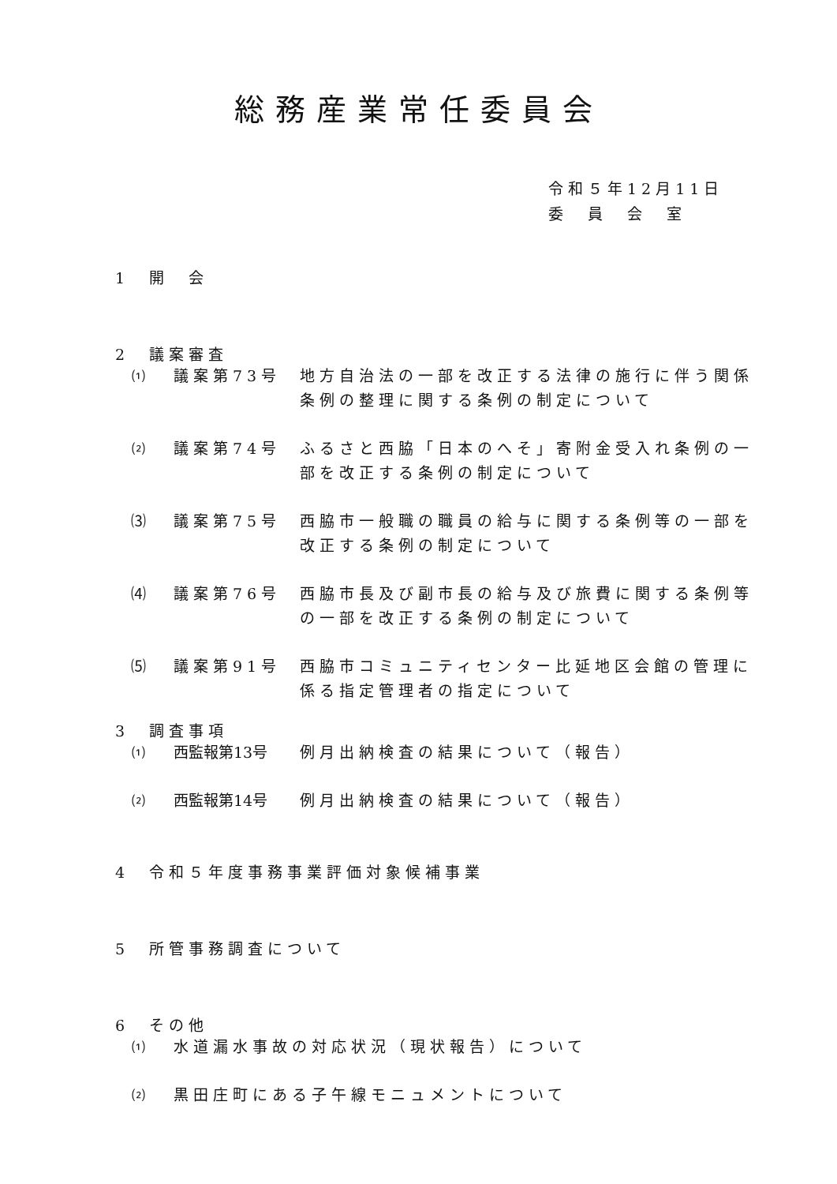総務産業常任委員会
令和５年12月11日
委　員　会　室
1　開　会
2　議案審査
⑴ 議案第73号 地方自治法の一部を改正する法律の施行に伴う関係条例の整理に関する条例の制定について
⑵ 議案第74号 ふるさと西脇「日本のへそ」寄附金受入れ条例の一部を改正する条例の制定について
⑶ 議案第75号 西脇市一般職の職員の給与に関する条例等の一部を改正する条例の制定について
⑷ 議案第76号 西脇市長及び副市長の給与及び旅費に関する条例等の一部を改正する条例の制定について
⑸ 議案第91号 西脇市コミュニティセンター比延地区会館の管理に係る指定管理者の指定について
3　調査事項
⑴ 西監報第13号 例月出納検査の結果について（報告）
⑵ 西監報第14号 例月出納検査の結果について（報告）
4　令和５年度事務事業評価対象候補事業
5　所管事務調査について
6　その他
⑴ 水道漏水事故の対応状況（現状報告）について
⑵ 黒田庄町にある子午線モニュメントについて